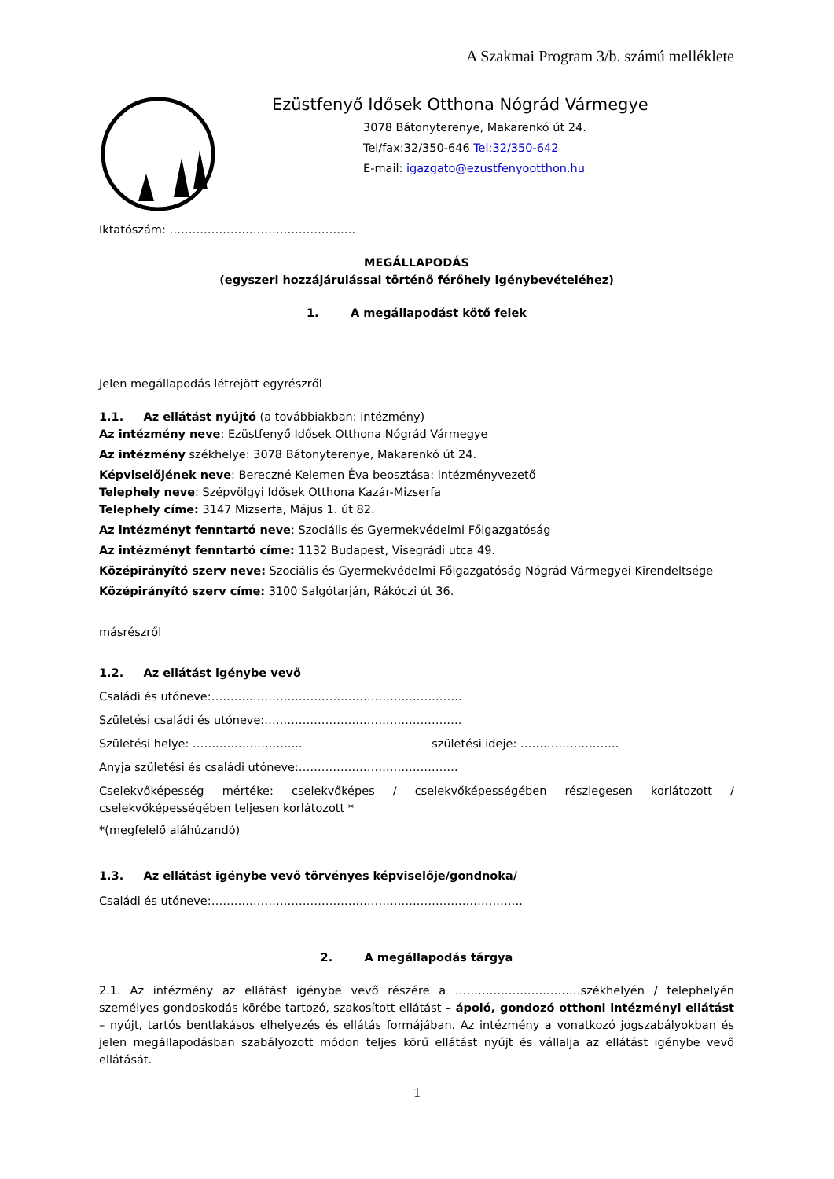A Szakmai Program 3/b. számú melléklete
Ezüstfenyő Idősek Otthona Nógrád Vármegye
3078 Bátonyterenye, Makarenkó út 24.
Tel/fax:32/350-646 Tel:32/350-642
E-mail: igazgato@ezustfenyootthon.hu
Iktatószám: ………………………………………….
MEGÁLLAPODÁS
(egyszeri hozzájárulással történő férőhely igénybevételéhez)
1. A megállapodást kötő felek
Jelen megállapodás létrejött egyrészről
1.1. Az ellátást nyújtó (a továbbiakban: intézmény)
Az intézmény neve: Ezüstfenyő Idősek Otthona Nógrád Vármegye
Az intézmény székhelye: 3078 Bátonyterenye, Makarenkó út 24.
Képviselőjének neve: Bereczné Kelemen Éva beosztása: intézményvezető
Telephely neve: Szépvölgyi Idősek Otthona Kazár-Mizserfa
Telephely címe: 3147 Mizserfa, Május 1. út 82.
Az intézményt fenntartó neve: Szociális és Gyermekvédelmi Főigazgatóság
Az intézményt fenntartó címe: 1132 Budapest, Visegrádi utca 49.
Középirányító szerv neve: Szociális és Gyermekvédelmi Főigazgatóság Nógrád Vármegyei Kirendeltsége
Középirányító szerv címe: 3100 Salgótarján, Rákóczi út 36.
másrészről
1.2. Az ellátást igénybe vevő
Családi és utóneve:…………………………………………………………
Születési családi és utóneve:…………………………………………….
Születési helye: ……………………….. születési ideje: ……………………..
Anyja születési és családi utóneve:……………………………………
Cselekvőképesség mértéke: cselekvőképes / cselekvőképességében részlegesen korlátozott / cselekvőképességében teljesen korlátozott *
*(megfelelő aláhúzandó)
1.3. Az ellátást igénybe vevő törvényes képviselője/gondnoka/
Családi és utóneve:……………………………………………………………………….
2. A megállapodás tárgya
2.1. Az intézmény az ellátást igénybe vevő részére a ……………………………székhelyén / telephelyén személyes gondoskodás körébe tartozó, szakosított ellátást – ápoló, gondozó otthoni intézményi ellátást – nyújt, tartós bentlakásos elhelyezés és ellátás formájában. Az intézmény a vonatkozó jogszabályokban és jelen megállapodásban szabályozott módon teljes körű ellátást nyújt és vállalja az ellátást igénybe vevő ellátását.
1